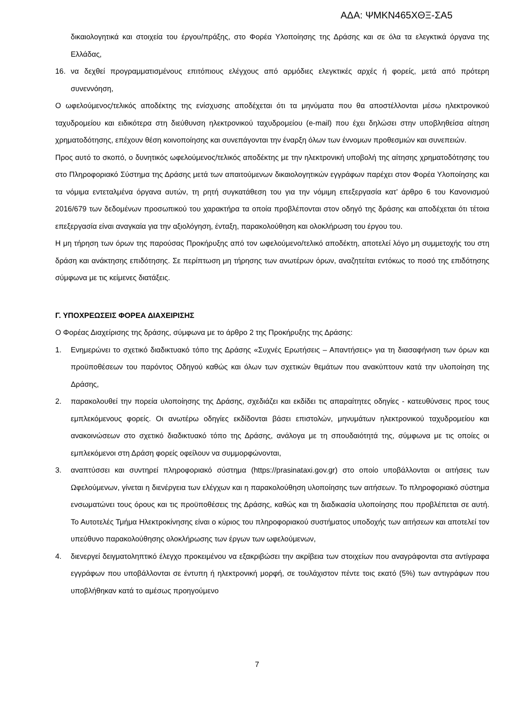ΑΔΑ: ΨΜΚΝ465ΧΘΞ-ΣΑ5
δικαιολογητικά και στοιχεία του έργου/πράξης, στο Φορέα Υλοποίησης της Δράσης και σε όλα τα ελεγκτικά όργανα της Ελλάδας,
16. να δεχθεί προγραμματισμένους επιτόπιους ελέγχους από αρμόδιες ελεγκτικές αρχές ή φορείς, μετά από πρότερη συνεννόηση,
Ο ωφελούμενος/τελικός αποδέκτης της ενίσχυσης αποδέχεται ότι τα μηνύματα που θα αποστέλλονται μέσω ηλεκτρονικού ταχυδρομείου και ειδικότερα στη διεύθυνση ηλεκτρονικού ταχυδρομείου (e-mail) που έχει δηλώσει στην υποβληθείσα αίτηση χρηματοδότησης, επέχουν θέση κοινοποίησης και συνεπάγονται την έναρξη όλων των έννομων προθεσμιών και συνεπειών.
Προς αυτό το σκοπό, ο δυνητικός ωφελούμενος/τελικός αποδέκτης με την ηλεκτρονική υποβολή της αίτησης χρηματοδότησης του στο Πληροφοριακό Σύστημα της Δράσης μετά των απαιτούμενων δικαιολογητικών εγγράφων παρέχει στον Φορέα Υλοποίησης και τα νόμιμα εντεταλμένα όργανα αυτών, τη ρητή συγκατάθεση του για την νόμιμη επεξεργασία κατ’ άρθρο 6 του Κανονισμού 2016/679 των δεδομένων προσωπικού του χαρακτήρα τα οποία προβλέπονται στον οδηγό της δράσης και αποδέχεται ότι τέτοια επεξεργασία είναι αναγκαία για την αξιολόγηση, ένταξη, παρακολούθηση και ολοκλήρωση του έργου του.
Η μη τήρηση των όρων της παρούσας Προκήρυξης από τον ωφελούμενο/τελικό αποδέκτη, αποτελεί λόγο μη συμμετοχής του στη δράση και ανάκτησης επιδότησης. Σε περίπτωση μη τήρησης των ανωτέρων όρων, αναζητείται εντόκως το ποσό της επιδότησης σύμφωνα με τις κείμενες διατάξεις.
Γ. ΥΠΟΧΡΕΩΣΕΙΣ ΦΟΡΕΑ ΔΙΑΧΕΙΡΙΣΗΣ
Ο Φορέας Διαχείρισης της δράσης, σύμφωνα με το άρθρο 2 της Προκήρυξης της Δράσης:
1. Ενημερώνει το σχετικό διαδικτυακό τόπο της Δράσης «Συχνές Ερωτήσεις – Απαντήσεις» για τη διασαφήνιση των όρων και προϋποθέσεων του παρόντος Οδηγού καθώς και όλων των σχετικών θεμάτων που ανακύπτουν κατά την υλοποίηση της Δράσης,
2. παρακολουθεί την πορεία υλοποίησης της Δράσης, σχεδιάζει και εκδίδει τις απαραίτητες οδηγίες - κατευθύνσεις προς τους εμπλεκόμενους φορείς. Οι ανωτέρω οδηγίες εκδίδονται βάσει επιστολών, μηνυμάτων ηλεκτρονικού ταχυδρομείου και ανακοινώσεων στο σχετικό διαδικτυακό τόπο της Δράσης, ανάλογα με τη σπουδαιότητά της, σύμφωνα με τις οποίες οι εμπλεκόμενοι στη Δράση φορείς οφείλουν να συμμορφώνονται,
3. αναπτύσσει και συντηρεί πληροφοριακό σύστημα (https://prasinataxi.gov.gr) στο οποίο υποβάλλονται οι αιτήσεις των Ωφελούμενων, γίνεται η διενέργεια των ελέγχων και η παρακολούθηση υλοποίησης των αιτήσεων. Το πληροφοριακό σύστημα ενσωματώνει τους όρους και τις προϋποθέσεις της Δράσης, καθώς και τη διαδικασία υλοποίησης που προβλέπεται σε αυτή. Το Αυτοτελές Τμήμα Ηλεκτροκίνησης είναι ο κύριος του πληροφοριακού συστήματος υποδοχής των αιτήσεων και αποτελεί τον υπεύθυνο παρακολούθησης ολοκλήρωσης των έργων των ωφελούμενων,
4. διενεργεί δειγματοληπτικό έλεγχο προκειμένου να εξακριβώσει την ακρίβεια των στοιχείων που αναγράφονται στα αντίγραφα εγγράφων που υποβάλλονται σε έντυπη ή ηλεκτρονική μορφή, σε τουλάχιστον πέντε τοις εκατό (5%) των αντιγράφων που υποβλήθηκαν κατά το αμέσως προηγούμενο
7